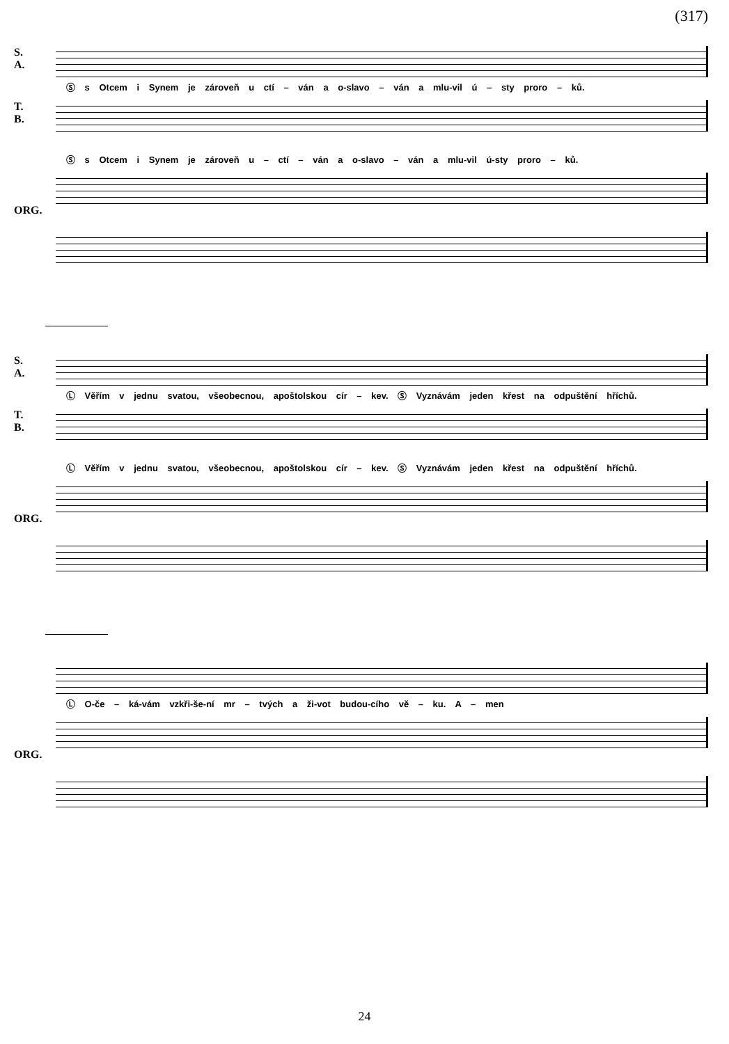(317)
S.
A.
Ⓢ s Otcem i Synem je zároveň u ctí – ván a o-slavo – ván a mlu-vil ú – sty proro – ků.
T.
B.
Ⓢ s Otcem i Synem je zároveň u – ctí – ván a o-slavo – ván a mlu-vil ú-sty proro – ků.
ORG.
S.
A.
Ⓛ Věřím v jednu svatou, všeobecnou, apoštolskou cír – kev. Ⓢ Vyznávám jeden křest na odpuštění hříchů.
T.
B.
Ⓛ Věřím v jednu svatou, všeobecnou, apoštolskou cír – kev. Ⓢ Vyznávám jeden křest na odpuštění hříchů.
ORG.
Ⓛ O-če – ká-vám vzkři-še-ní mr – tvých a ži-vot budou-cího vě – ku. A – men
ORG.
24